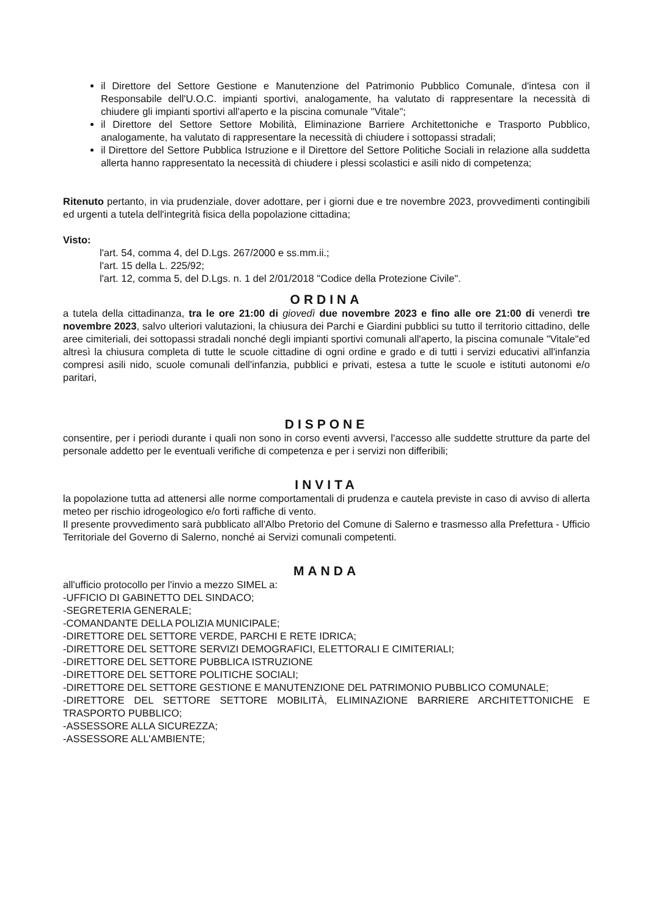il Direttore del Settore Gestione e Manutenzione del Patrimonio Pubblico Comunale, d'intesa con il Responsabile dell'U.O.C. impianti sportivi, analogamente, ha valutato di rappresentare la necessità di chiudere gli impianti sportivi all'aperto e la piscina comunale "Vitale";
il Direttore del Settore Settore Mobilità, Eliminazione Barriere Architettoniche e Trasporto Pubblico, analogamente, ha valutato di rappresentare la necessità di chiudere i sottopassi stradali;
il Direttore del Settore Pubblica Istruzione e il Direttore del Settore Politiche Sociali in relazione alla suddetta allerta hanno rappresentato la necessità di chiudere i plessi scolastici e asili nido di competenza;
Ritenuto pertanto, in via prudenziale, dover adottare, per i giorni due e tre novembre 2023, provvedimenti contingibili ed urgenti a tutela dell'integrità fisica della popolazione cittadina;
Visto:
l'art. 54, comma 4, del D.Lgs. 267/2000 e ss.mm.ii.;
l'art. 15 della L. 225/92;
l'art. 12, comma 5, del D.Lgs. n. 1 del 2/01/2018 "Codice della Protezione Civile".
ORDINA
a tutela della cittadinanza, tra le ore 21:00 di giovedì due novembre 2023 e fino alle ore 21:00 di venerdì tre novembre 2023, salvo ulteriori valutazioni, la chiusura dei Parchi e Giardini pubblici su tutto il territorio cittadino, delle aree cimiteriali, dei sottopassi stradali nonché degli impianti sportivi comunali all'aperto, la piscina comunale "Vitale"ed altresì la chiusura completa di tutte le scuole cittadine di ogni ordine e grado e di tutti i servizi educativi all'infanzia compresi asili nido, scuole comunali dell'infanzia, pubblici e privati, estesa a tutte le scuole e istituti autonomi e/o paritari,
DISPONE
consentire, per i periodi durante i quali non sono in corso eventi avversi, l'accesso alle suddette strutture da parte del personale addetto per le eventuali verifiche di competenza e per i servizi non differibili;
INVITA
la popolazione tutta ad attenersi alle norme comportamentali di prudenza e cautela previste in caso di avviso di allerta meteo per rischio idrogeologico e/o forti raffiche di vento.
Il presente provvedimento sarà pubblicato all'Albo Pretorio del Comune di Salerno e trasmesso alla Prefettura - Ufficio Territoriale del Governo di Salerno, nonché ai Servizi comunali competenti.
MANDA
all'ufficio protocollo per l'invio a mezzo SIMEL a:
-UFFICIO DI GABINETTO DEL SINDACO;
-SEGRETERIA GENERALE;
-COMANDANTE DELLA POLIZIA MUNICIPALE;
-DIRETTORE DEL SETTORE VERDE, PARCHI E RETE IDRICA;
-DIRETTORE DEL SETTORE SERVIZI DEMOGRAFICI, ELETTORALI E CIMITERIALI;
-DIRETTORE DEL SETTORE PUBBLICA ISTRUZIONE
-DIRETTORE DEL SETTORE POLITICHE SOCIALI;
-DIRETTORE DEL SETTORE GESTIONE E MANUTENZIONE DEL PATRIMONIO PUBBLICO COMUNALE;
-DIRETTORE DEL SETTORE SETTORE MOBILITÀ, ELIMINAZIONE BARRIERE ARCHITETTONICHE E TRASPORTO PUBBLICO;
-ASSESSORE ALLA SICUREZZA;
-ASSESSORE ALL'AMBIENTE;